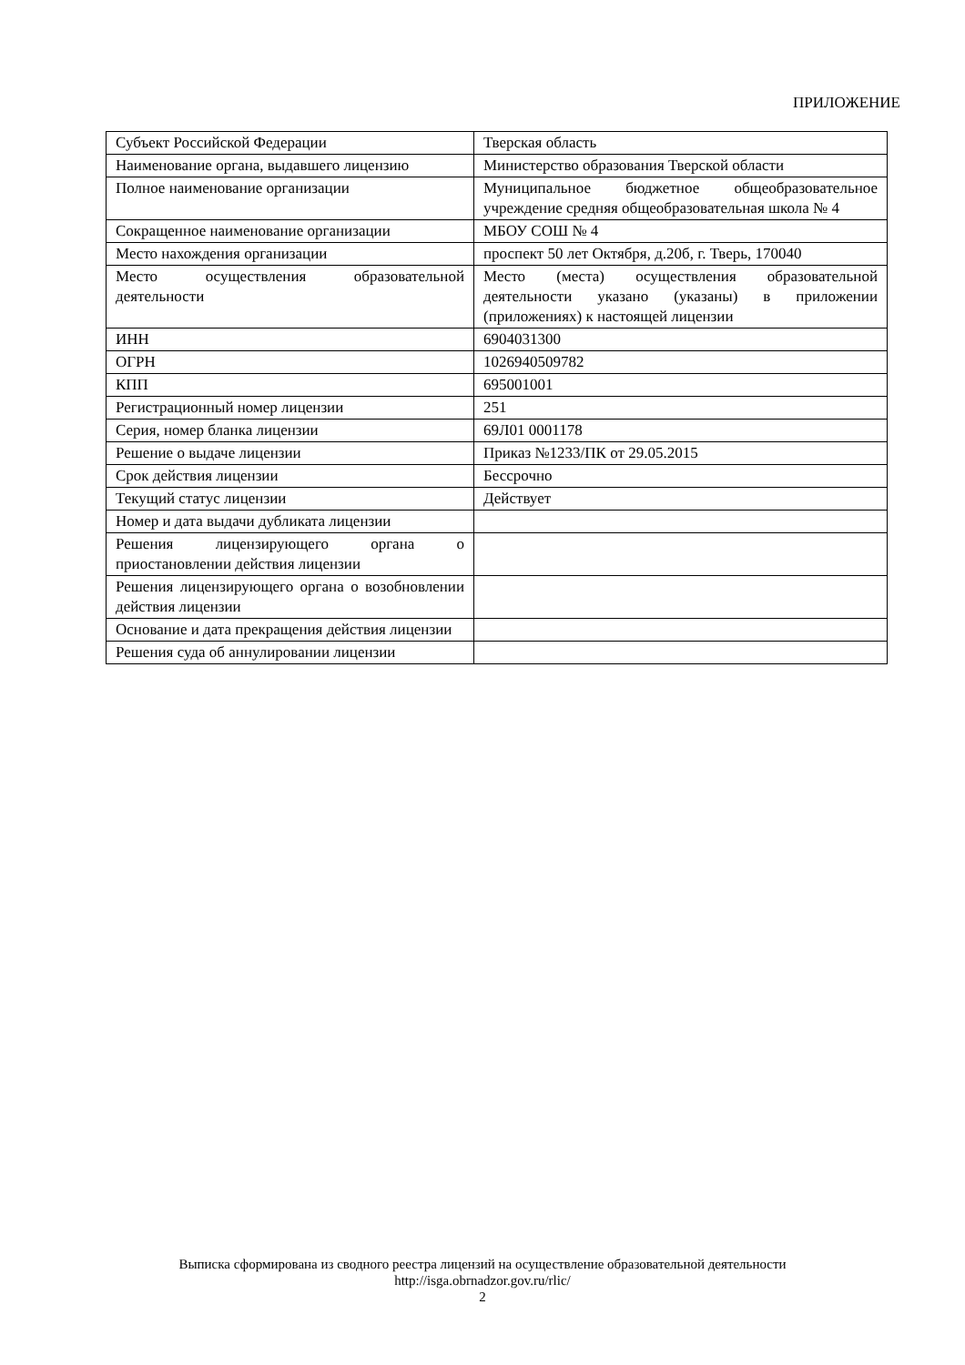ПРИЛОЖЕНИЕ
| Субъект Российской Федерации | Тверская область |
| Наименование органа, выдавшего лицензию | Министерство образования Тверской области |
| Полное наименование организации | Муниципальное бюджетное общеобразовательное учреждение средняя общеобразовательная школа № 4 |
| Сокращенное наименование организации | МБОУ СОШ № 4 |
| Место нахождения организации | проспект 50 лет Октября, д.20б, г. Тверь, 170040 |
| Место осуществления образовательной деятельности | Место (места) осуществления образовательной деятельности указано (указаны) в приложении (приложениях) к настоящей лицензии |
| ИНН | 6904031300 |
| ОГРН | 1026940509782 |
| КПП | 695001001 |
| Регистрационный номер лицензии | 251 |
| Серия, номер бланка лицензии | 69Л01 0001178 |
| Решение о выдаче лицензии | Приказ №1233/ПК от 29.05.2015 |
| Срок действия лицензии | Бессрочно |
| Текущий статус лицензии | Действует |
| Номер и дата выдачи дубликата лицензии | |
| Решения лицензирующего органа о приостановлении действия лицензии | |
| Решения лицензирующего органа о возобновлении действия лицензии | |
| Основание и дата прекращения действия лицензии | |
| Решения суда об аннулировании лицензии | |
Выписка сформирована из сводного реестра лицензий на осуществление образовательной деятельности
http://isga.obrnadzor.gov.ru/rlic/
2